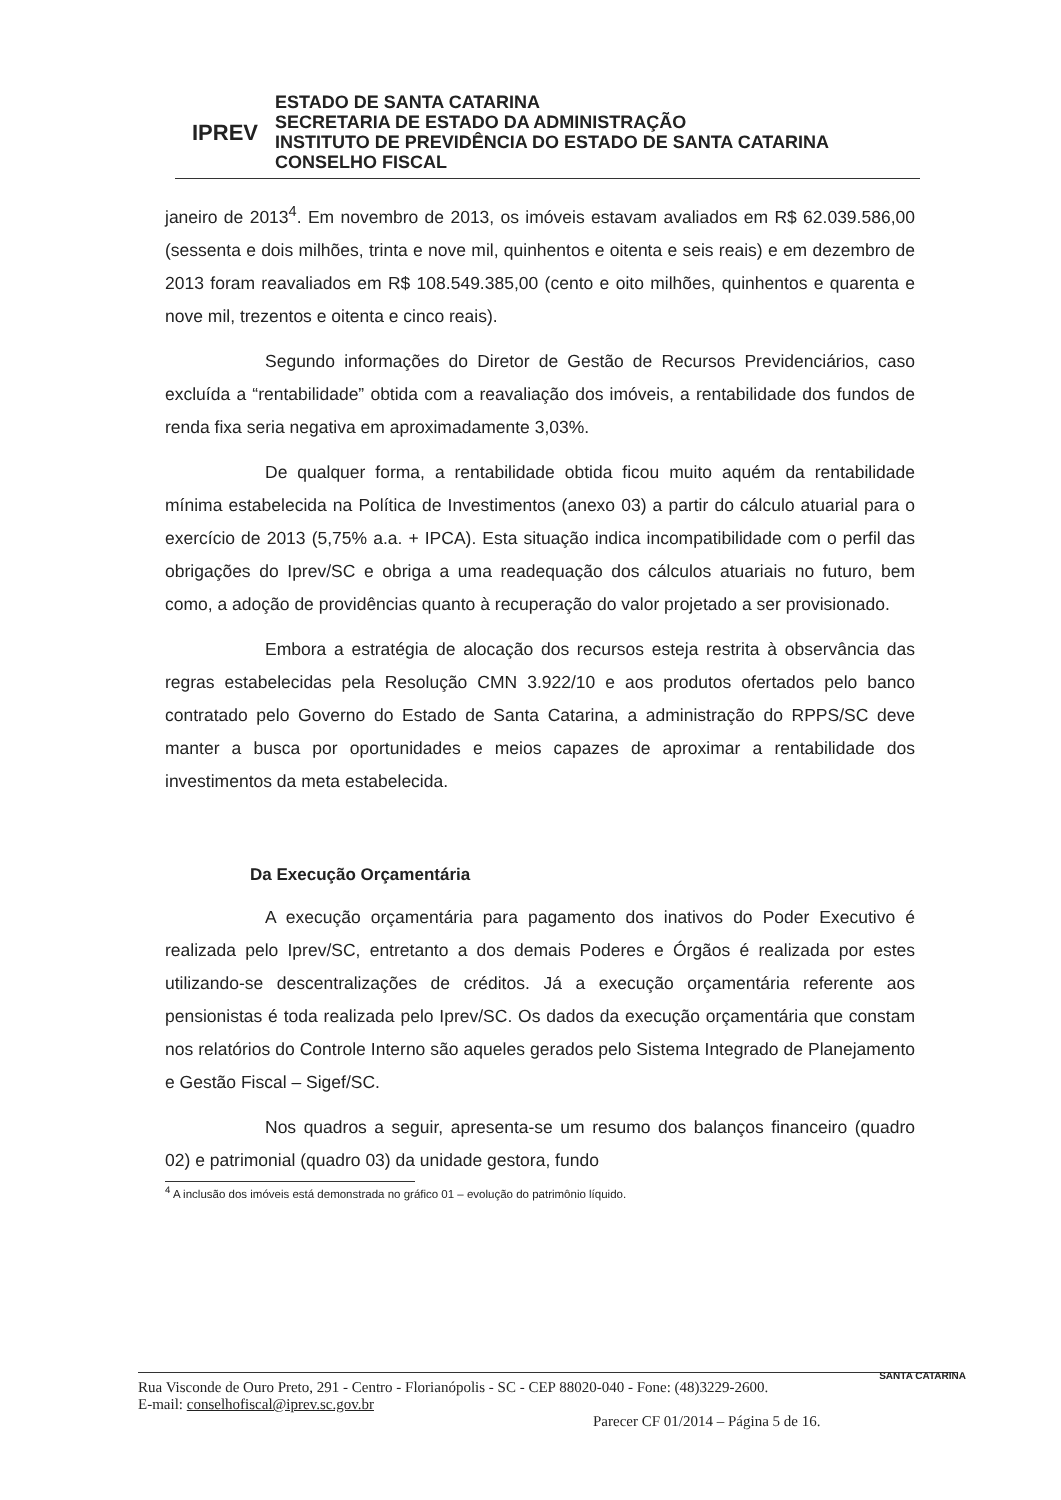IPREV
ESTADO DE SANTA CATARINA
SECRETARIA DE ESTADO DA ADMINISTRAÇÃO
INSTITUTO DE PREVIDÊNCIA DO ESTADO DE SANTA CATARINA
CONSELHO FISCAL
janeiro de 2013<sup>4</sup>. Em novembro de 2013, os imóveis estavam avaliados em R$ 62.039.586,00 (sessenta e dois milhões, trinta e nove mil, quinhentos e oitenta e seis reais) e em dezembro de 2013 foram reavaliados em R$ 108.549.385,00 (cento e oito milhões, quinhentos e quarenta e nove mil, trezentos e oitenta e cinco reais).
Segundo informações do Diretor de Gestão de Recursos Previdenciários, caso excluída a “rentabilidade” obtida com a reavaliação dos imóveis, a rentabilidade dos fundos de renda fixa seria negativa em aproximadamente 3,03%.
De qualquer forma, a rentabilidade obtida ficou muito aquém da rentabilidade mínima estabelecida na Política de Investimentos (anexo 03) a partir do cálculo atuarial para o exercício de 2013 (5,75% a.a. + IPCA). Esta situação indica incompatibilidade com o perfil das obrigações do Iprev/SC e obriga a uma readequação dos cálculos atuariais no futuro, bem como, a adoção de providências quanto à recuperação do valor projetado a ser provisionado.
Embora a estratégia de alocação dos recursos esteja restrita à observância das regras estabelecidas pela Resolução CMN 3.922/10 e aos produtos ofertados pelo banco contratado pelo Governo do Estado de Santa Catarina, a administração do RPPS/SC deve manter a busca por oportunidades e meios capazes de aproximar a rentabilidade dos investimentos da meta estabelecida.
Da Execução Orçamentária
A execução orçamentária para pagamento dos inativos do Poder Executivo é realizada pelo Iprev/SC, entretanto a dos demais Poderes e Órgãos é realizada por estes utilizando-se descentralizações de créditos. Já a execução orçamentária referente aos pensionistas é toda realizada pelo Iprev/SC. Os dados da execução orçamentária que constam nos relatórios do Controle Interno são aqueles gerados pelo Sistema Integrado de Planejamento e Gestão Fiscal – Sigef/SC.
Nos quadros a seguir, apresenta-se um resumo dos balanços financeiro (quadro 02) e patrimonial (quadro 03) da unidade gestora, fundo
<sup>4</sup> A inclusão dos imóveis está demonstrada no gráfico 01 – evolução do patrimônio líquido.
Rua Visconde de Ouro Preto, 291 - Centro - Florianópolis - SC - CEP 88020-040 - Fone: (48)3229-2600.
E-mail: conselhofiscal@iprev.sc.gov.br
Parecer CF 01/2014 – Página 5 de 16.
SANTA CATARINA